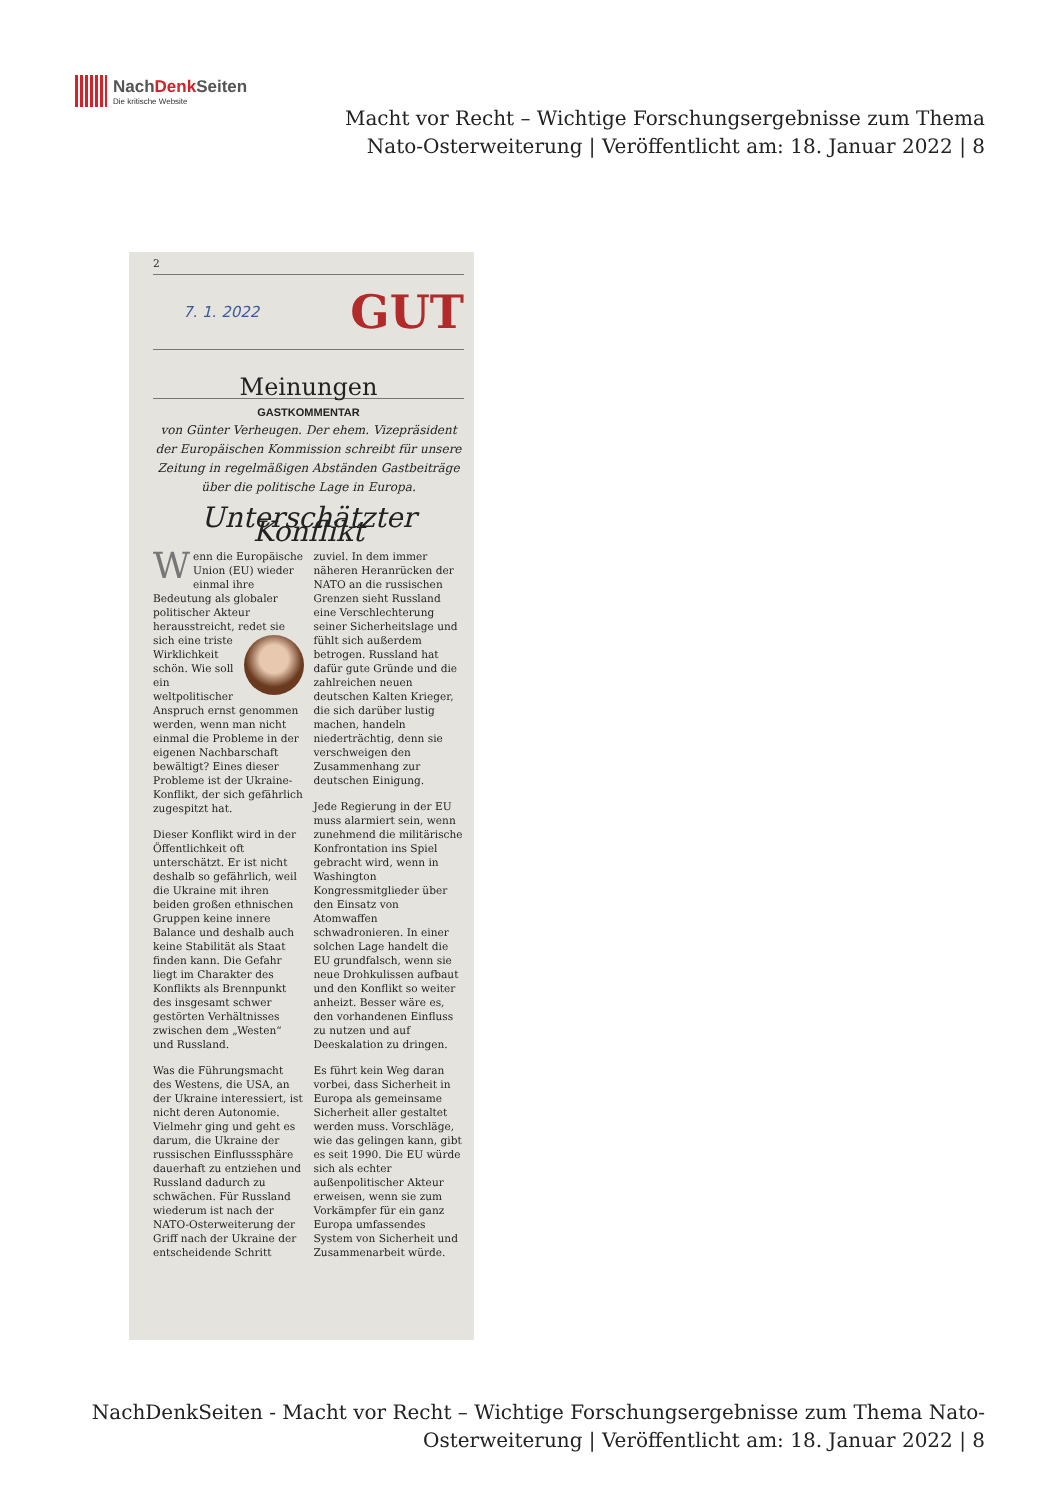NachDenk Seiten
Die kritische Website
Macht vor Recht – Wichtige Forschungsergebnisse zum Thema Nato-Osterweiterung | Veröffentlicht am: 18. Januar 2022 | 8
2
7. 1. 2022 GUT
Meinungen
GASTKOMMENTAR
von Günter Verheugen. Der ehem. Vizepräsident der Europäischen Kommission schreibt für unsere Zeitung in regelmäßigen Abständen Gastbeiträge über die politische Lage in Europa.
Unterschätzter Konflikt
Wenn die Europäische Union (EU) wieder einmal ihre Bedeutung als globaler politischer Akteur herausstreicht, redet sie sich eine triste Wirklichkeit schön. Wie soll ein weltpolitischer Anspruch ernst genommen werden, wenn man nicht einmal die Probleme in der eigenen Nachbarschaft bewältigt? Eines dieser Probleme ist der Ukraine-Konflikt, der sich gefährlich zugespitzt hat.
Dieser Konflikt wird in der Öffentlichkeit oft unterschätzt. Er ist nicht deshalb so gefährlich, weil die Ukraine mit ihren beiden großen ethnischen Gruppen keine innere Balance und deshalb auch keine Stabilität als Staat finden kann. Die Gefahr liegt im Charakter des Konflikts als Brennpunkt des insgesamt schwer gestörten Verhältnisses zwischen dem „Westen“ und Russland.
Was die Führungsmacht des Westens, die USA, an der Ukraine interessiert, ist nicht deren Autonomie. Vielmehr ging und geht es darum, die Ukraine der russischen Einflusssphäre dauerhaft zu entziehen und Russland dadurch zu schwächen. Für Russland wiederum ist nach der NATO-Osterweiterung der Griff nach der Ukraine der entscheidende Schritt zuviel. In dem immer näheren Heranrücken der NATO an die russischen Grenzen sieht Russland eine Verschlechterung seiner Sicherheitslage und fühlt sich außerdem betrogen. Russland hat dafür gute Gründe und die zahlreichen neuen deutschen Kalten Krieger, die sich darüber lustig machen, handeln niederträchtig, denn sie verschweigen den Zusammenhang zur deutschen Einigung.
Jede Regierung in der EU muss alarmiert sein, wenn zunehmend die militärische Konfrontation ins Spiel gebracht wird, wenn in Washington Kongressmitglieder über den Einsatz von Atomwaffen schwadronieren. In einer solchen Lage handelt die EU grundfalsch, wenn sie neue Drohkulissen aufbaut und den Konflikt so weiter anheizt. Besser wäre es, den vorhandenen Einfluss zu nutzen und auf Deeskalation zu dringen.
Es führt kein Weg daran vorbei, dass Sicherheit in Europa als gemeinsame Sicherheit aller gestaltet werden muss. Vorschläge, wie das gelingen kann, gibt es seit 1990. Die EU würde sich als echter außenpolitischer Akteur erweisen, wenn sie zum Vorkämpfer für ein ganz Europa umfassendes System von Sicherheit und Zusammenarbeit würde.
NachDenkSeiten - Macht vor Recht – Wichtige Forschungsergebnisse zum Thema Nato-Osterweiterung | Veröffentlicht am: 18. Januar 2022 | 8